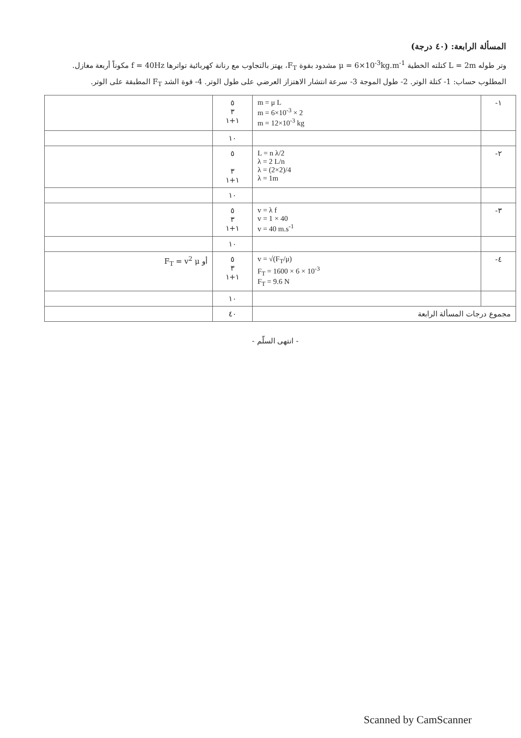المسألة الرابعة: (٤٠ درجة)
وتر طوله L = 2m كتلته الخطية μ = 6×10<sup>-3</sup>kg.m<sup>-1</sup> مشدود بقوة F<sub>T</sub>، يهتز بالتجاوب مع رنانة كهربائية تواترها f = 40Hz مكوناً أربعة مغازل. المطلوب حساب: 1- كتلة الوتر. 2- طول الموجة 3- سرعة انتشار الاهتزاز العرضي على طول الوتر. 4- قوة الشد F<sub>T</sub> المطبقة على الوتر.
| ١- | m = μ L m = 6×10<sup>-3</sup> × 2 m = 12×10<sup>-3</sup> kg | ٥ ٣ ١+١ | |
| | | ١٠ | |
| ٢- | L = n λ/2 λ = 2 L/n λ = (2×2)/4 λ = 1m | ٥ ٣ ١+١ | |
| | | ١٠ | |
| ٣- | v = λ f v = 1 × 40 v = 40 m.s<sup>-1</sup> | ٥ ٣ ١+١ | |
| | | ١٠ | |
| ٤- | v = √(F<sub>T</sub>/μ) F<sub>T</sub> = 1600 × 6 × 10<sup>-3</sup> F<sub>T</sub> = 9.6 N | ٥ ٣ ١+١ | أو F<sub>T</sub> = v<sup>2</sup> μ |
| | | ١٠ | |
| مجموع درجات المسألة الرابعة | | ٤٠ | |
- انتهى السلّم -
Scanned by CamScanner